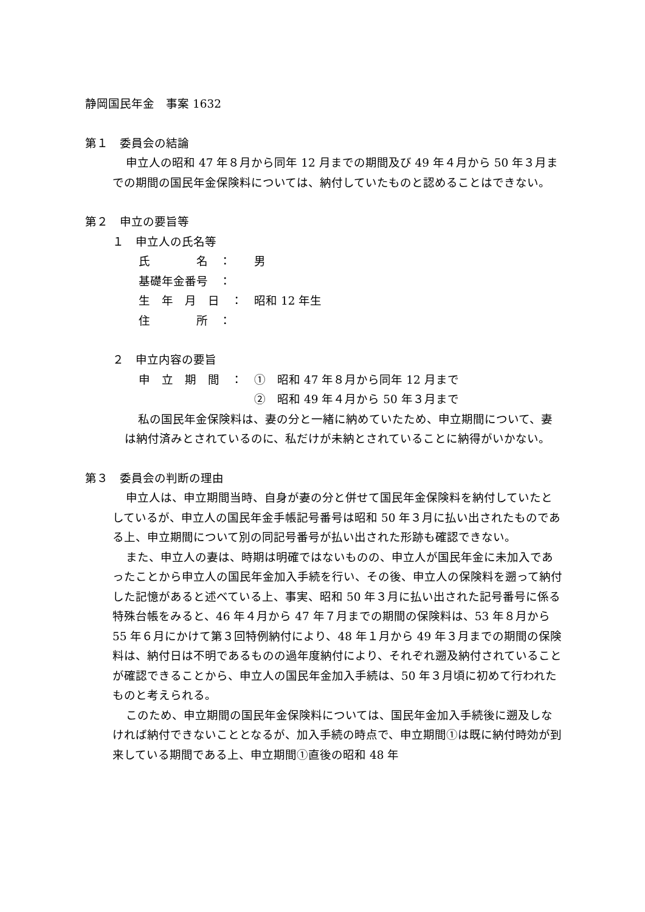静岡国民年金　事案 1632
第１　委員会の結論
申立人の昭和 47 年８月から同年 12 月までの期間及び 49 年４月から 50 年３月までの期間の国民年金保険料については、納付していたものと認めることはできない。
第２　申立の要旨等
１　申立人の氏名等
氏　　　　名　： 男
基礎年金番号　：
生　年　月　日　： 昭和 12 年生
住　　　　所　：
２　申立内容の要旨
申　立　期　間　： ①　昭和 47 年８月から同年 12 月まで
②　昭和 49 年４月から 50 年３月まで
私の国民年金保険料は、妻の分と一緒に納めていたため、申立期間について、妻は納付済みとされているのに、私だけが未納とされていることに納得がいかない。
第３　委員会の判断の理由
申立人は、申立期間当時、自身が妻の分と併せて国民年金保険料を納付していたとしているが、申立人の国民年金手帳記号番号は昭和 50 年３月に払い出されたものである上、申立期間について別の同記号番号が払い出された形跡も確認できない。
また、申立人の妻は、時期は明確ではないものの、申立人が国民年金に未加入であったことから申立人の国民年金加入手続を行い、その後、申立人の保険料を遡って納付した記憶があると述べている上、事実、昭和 50 年３月に払い出された記号番号に係る特殊台帳をみると、46 年４月から 47 年７月までの期間の保険料は、53 年８月から 55 年６月にかけて第３回特例納付により、48 年１月から 49 年３月までの期間の保険料は、納付日は不明であるものの過年度納付により、それぞれ遡及納付されていることが確認できることから、申立人の国民年金加入手続は、50 年３月頃に初めて行われたものと考えられる。
このため、申立期間の国民年金保険料については、国民年金加入手続後に遡及しなければ納付できないこととなるが、加入手続の時点で、申立期間①は既に納付時効が到来している期間である上、申立期間①直後の昭和 48 年